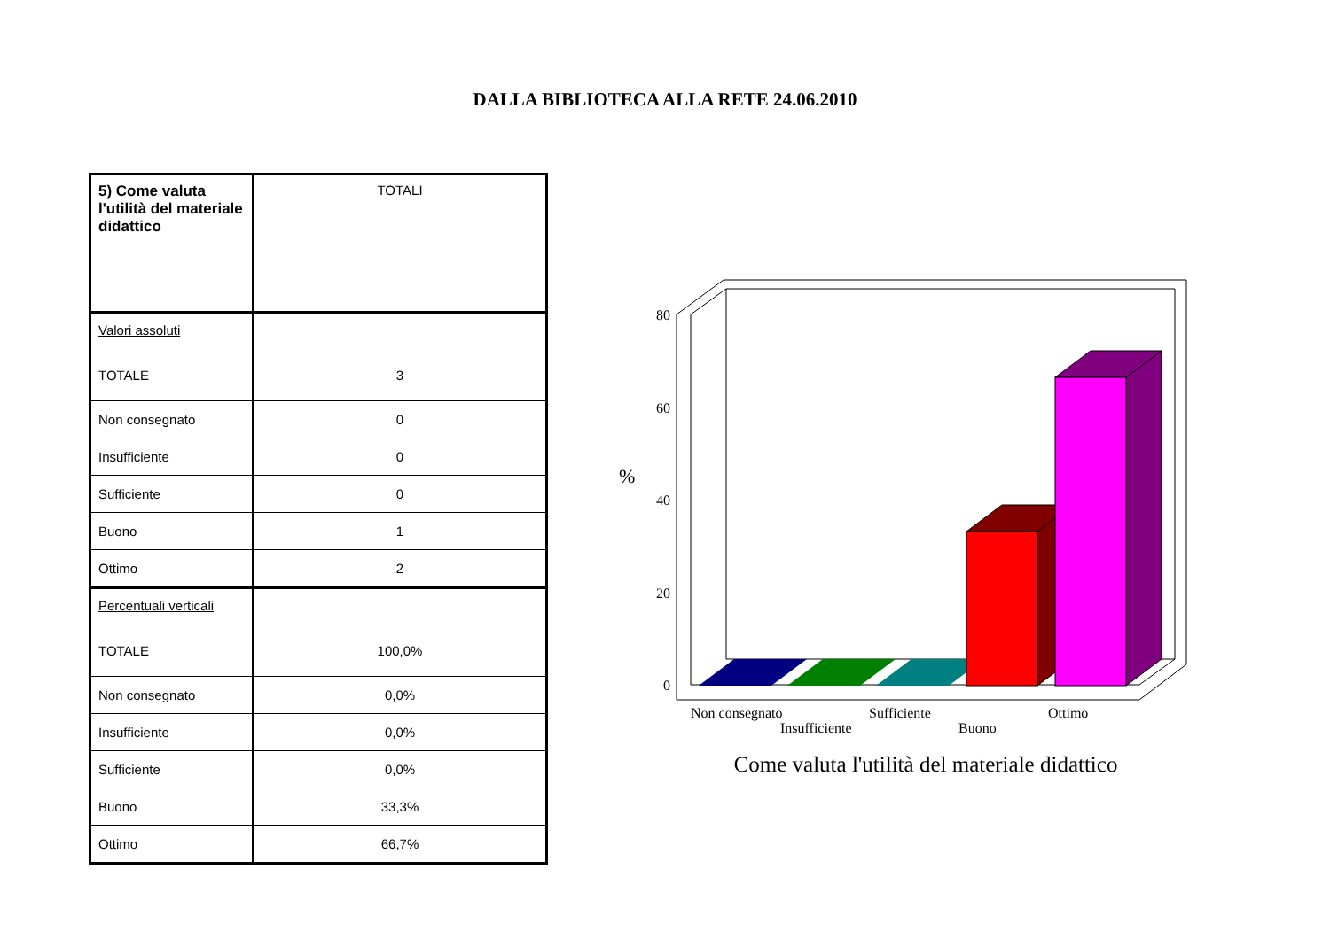DALLA BIBLIOTECA ALLA RETE 24.06.2010
| 5) Come valuta l'utilità del materiale didattico | TOTALI |
| Valori assoluti TOTALE | 3 |
| Non consegnato | 0 |
| Insufficiente | 0 |
| Sufficiente | 0 |
| Buono | 1 |
| Ottimo | 2 |
| Percentuali verticali TOTALE | 100,0% |
| Non consegnato | 0,0% |
| Insufficiente | 0,0% |
| Sufficiente | 0,0% |
| Buono | 33,3% |
| Ottimo | 66,7% |
80
60
40
20
0
%
Non consegnato
Insufficiente
Sufficiente
Buono
Ottimo
Come valuta l'utilità del materiale didattico